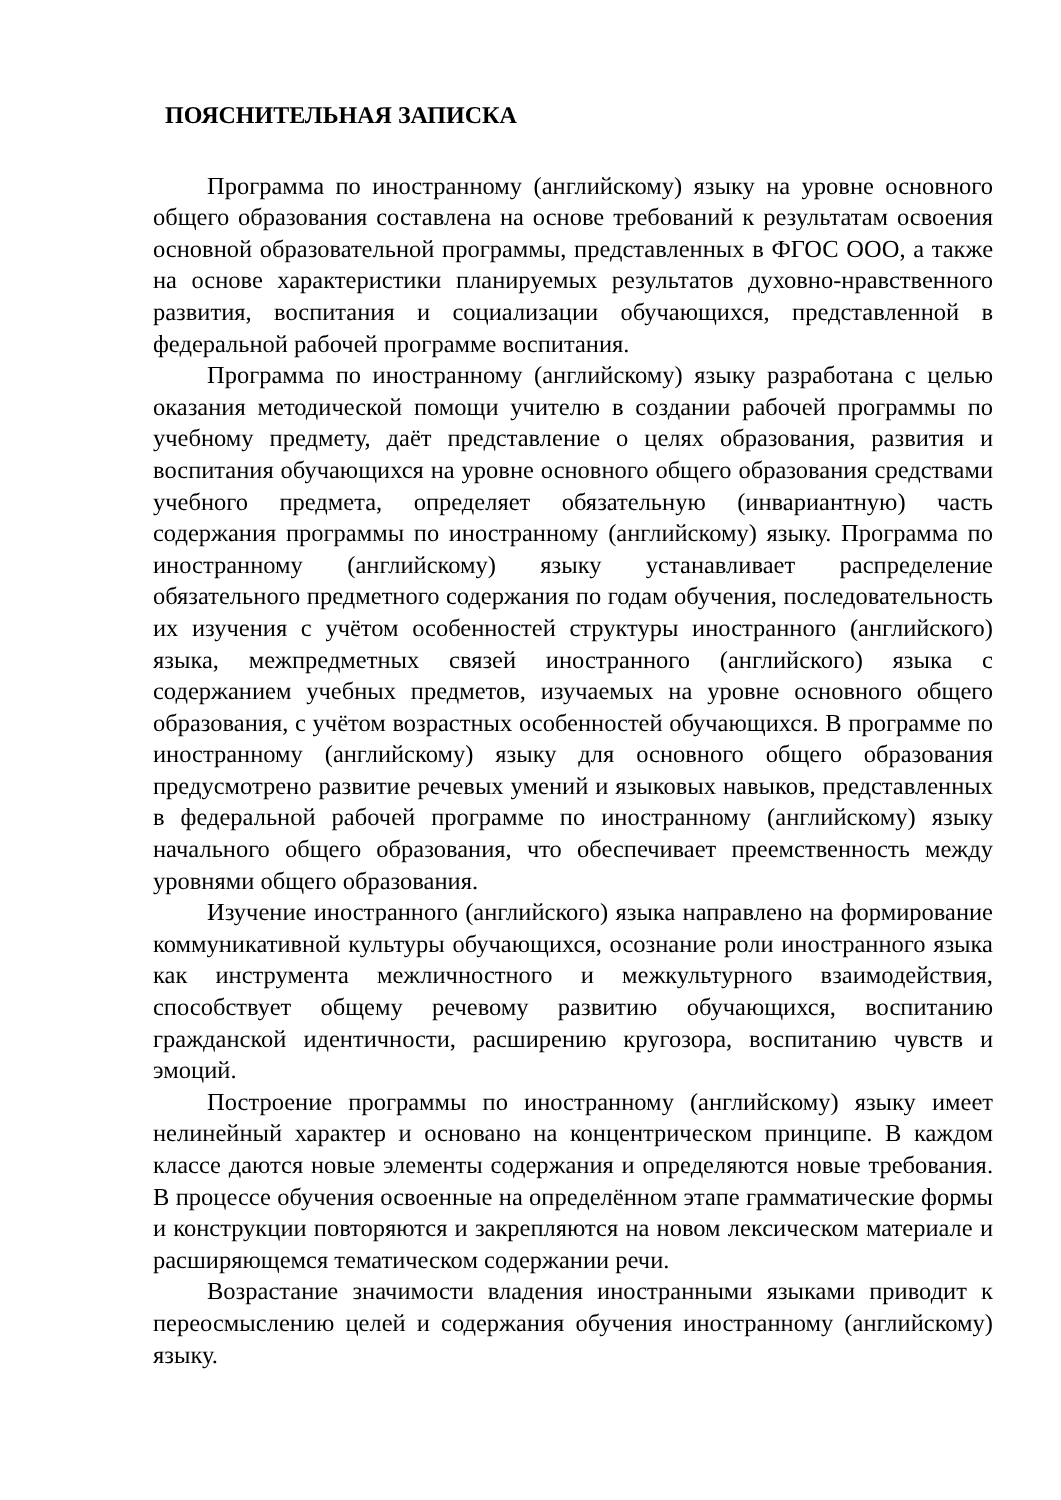ПОЯСНИТЕЛЬНАЯ ЗАПИСКА
Программа по иностранному (английскому) языку на уровне основного общего образования составлена на основе требований к результатам освоения основной образовательной программы, представленных в ФГОС ООО, а также на основе характеристики планируемых результатов духовно-нравственного развития, воспитания и социализации обучающихся, представленной в федеральной рабочей программе воспитания.
Программа по иностранному (английскому) языку разработана с целью оказания методической помощи учителю в создании рабочей программы по учебному предмету, даёт представление о целях образования, развития и воспитания обучающихся на уровне основного общего образования средствами учебного предмета, определяет обязательную (инвариантную) часть содержания программы по иностранному (английскому) языку. Программа по иностранному (английскому) языку устанавливает распределение обязательного предметного содержания по годам обучения, последовательность их изучения с учётом особенностей структуры иностранного (английского) языка, межпредметных связей иностранного (английского) языка с содержанием учебных предметов, изучаемых на уровне основного общего образования, с учётом возрастных особенностей обучающихся. В программе по иностранному (английскому) языку для основного общего образования предусмотрено развитие речевых умений и языковых навыков, представленных в федеральной рабочей программе по иностранному (английскому) языку начального общего образования, что обеспечивает преемственность между уровнями общего образования.
Изучение иностранного (английского) языка направлено на формирование коммуникативной культуры обучающихся, осознание роли иностранного языка как инструмента межличностного и межкультурного взаимодействия, способствует общему речевому развитию обучающихся, воспитанию гражданской идентичности, расширению кругозора, воспитанию чувств и эмоций.
Построение программы по иностранному (английскому) языку имеет нелинейный характер и основано на концентрическом принципе. В каждом классе даются новые элементы содержания и определяются новые требования. В процессе обучения освоенные на определённом этапе грамматические формы и конструкции повторяются и закрепляются на новом лексическом материале и расширяющемся тематическом содержании речи.
Возрастание значимости владения иностранными языками приводит к переосмыслению целей и содержания обучения иностранному (английскому) языку.